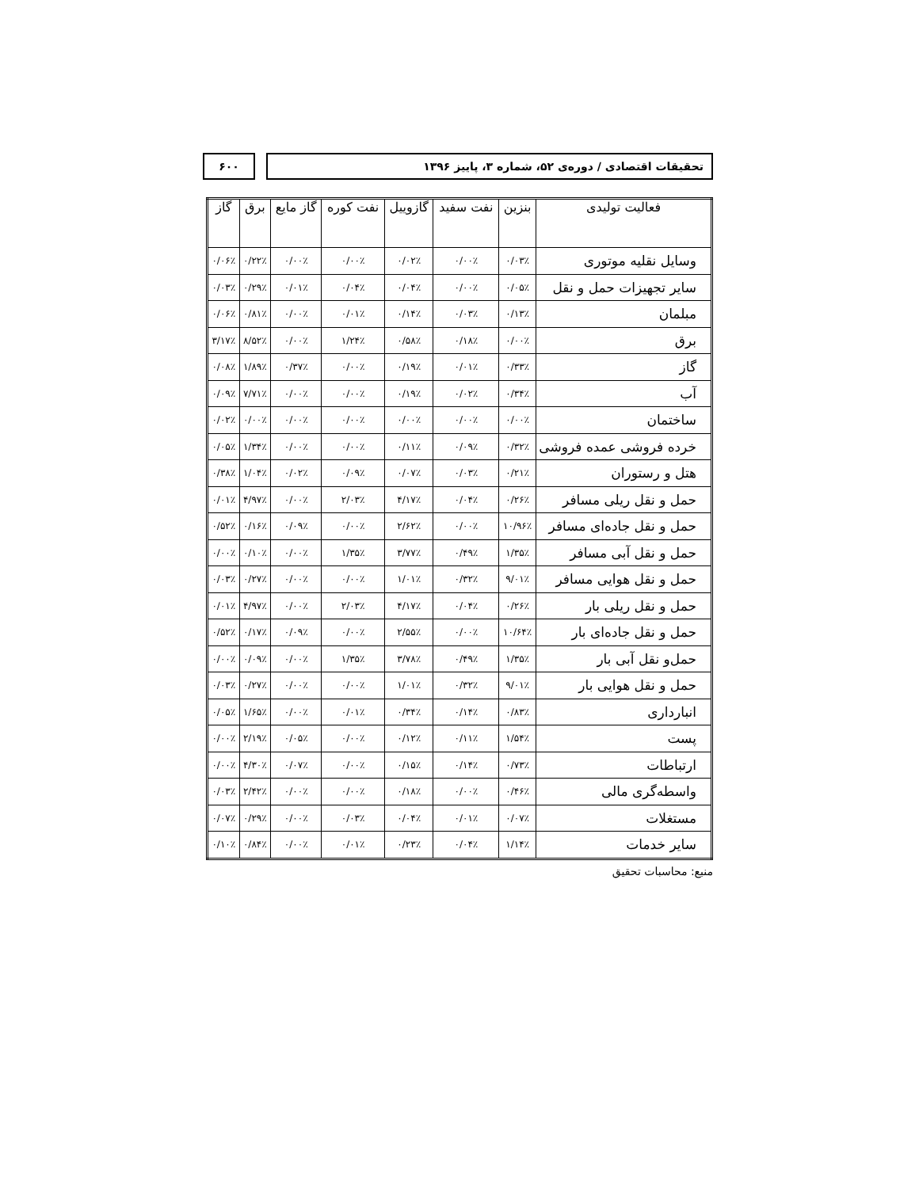تحقیقات اقتصادی / دوره‌ی ۵۲، شماره ۳، پاییز ۱۳۹۶
۶۰۰
| فعالیت تولیدی | بنزین | نفت سفید | گازوییل | نفت کوره | گاز مایع | برق | گاز |
| --- | --- | --- | --- | --- | --- | --- | --- |
| وسایل نقلیه موتوری | ۰/۰۳٪ | ۰/۰۰٪ | ۰/۰۲٪ | ۰/۰۰٪ | ۰/۰۰٪ | ۰/۲۲٪ | ۰/۰۶٪ |
| سایر تجهیزات حمل و نقل | ۰/۰۵٪ | ۰/۰۰٪ | ۰/۰۴٪ | ۰/۰۴٪ | ۰/۰۱٪ | ۰/۲۹٪ | ۰/۰۳٪ |
| مبلمان | ۰/۱۳٪ | ۰/۰۳٪ | ۰/۱۴٪ | ۰/۰۱٪ | ۰/۰۰٪ | ۰/۸۱٪ | ۰/۰۶٪ |
| برق | ۰/۰۰٪ | ۰/۱۸٪ | ۰/۵۸٪ | ۱/۲۴٪ | ۰/۰۰٪ | ۸/۵۲٪ | ۳/۱۷٪ |
| گاز | ۰/۳۳٪ | ۰/۰۱٪ | ۰/۱۹٪ | ۰/۰۰٪ | ۰/۳۷٪ | ۱/۸۹٪ | ۰/۰۸٪ |
| آب | ۰/۳۴٪ | ۰/۰۲٪ | ۰/۱۹٪ | ۰/۰۰٪ | ۰/۰۰٪ | ۷/۷۱٪ | ۰/۰۹٪ |
| ساختمان | ۰/۰۰٪ | ۰/۰۰٪ | ۰/۰۰٪ | ۰/۰۰٪ | ۰/۰۰٪ | ۰/۰۰٪ | ۰/۰۲٪ |
| خرده فروشی عمده فروشی | ۰/۳۲٪ | ۰/۰۹٪ | ۰/۱۱٪ | ۰/۰۰٪ | ۰/۰۰٪ | ۱/۳۴٪ | ۰/۰۵٪ |
| هتل و رستوران | ۰/۲۱٪ | ۰/۰۳٪ | ۰/۰۷٪ | ۰/۰۹٪ | ۰/۰۲٪ | ۱/۰۴٪ | ۰/۳۸٪ |
| حمل و نقل ریلی مسافر | ۰/۲۶٪ | ۰/۰۴٪ | ۴/۱۷٪ | ۲/۰۳٪ | ۰/۰۰٪ | ۴/۹۷٪ | ۰/۰۱٪ |
| حمل و نقل جاده‌ای مسافر | ۱۰/۹۶٪ | ۰/۰۰٪ | ۲/۶۲٪ | ۰/۰۰٪ | ۰/۰۹٪ | ۰/۱۶٪ | ۰/۵۲٪ |
| حمل و نقل آبی مسافر | ۱/۳۵٪ | ۰/۴۹٪ | ۳/۷۷٪ | ۱/۳۵٪ | ۰/۰۰٪ | ۰/۱۰٪ | ۰/۰۰٪ |
| حمل و نقل هوایی مسافر | ۹/۰۱٪ | ۰/۳۲٪ | ۱/۰۱٪ | ۰/۰۰٪ | ۰/۰۰٪ | ۰/۲۷٪ | ۰/۰۳٪ |
| حمل و نقل ریلی بار | ۰/۲۶٪ | ۰/۰۴٪ | ۴/۱۷٪ | ۲/۰۳٪ | ۰/۰۰٪ | ۴/۹۷٪ | ۰/۰۱٪ |
| حمل و نقل جاده‌ای بار | ۱۰/۶۴٪ | ۰/۰۰٪ | ۲/۵۵٪ | ۰/۰۰٪ | ۰/۰۹٪ | ۰/۱۷٪ | ۰/۵۲٪ |
| حمل‌و نقل آبی بار | ۱/۳۵٪ | ۰/۴۹٪ | ۳/۷۸٪ | ۱/۳۵٪ | ۰/۰۰٪ | ۰/۰۹٪ | ۰/۰۰٪ |
| حمل و نقل هوایی بار | ۹/۰۱٪ | ۰/۳۲٪ | ۱/۰۱٪ | ۰/۰۰٪ | ۰/۰۰٪ | ۰/۲۷٪ | ۰/۰۳٪ |
| انبارداری | ۰/۸۳٪ | ۰/۱۴٪ | ۰/۳۴٪ | ۰/۰۱٪ | ۰/۰۰٪ | ۱/۶۵٪ | ۰/۰۵٪ |
| پست | ۱/۵۴٪ | ۰/۱۱٪ | ۰/۱۲٪ | ۰/۰۰٪ | ۰/۰۵٪ | ۲/۱۹٪ | ۰/۰۰٪ |
| ارتباطات | ۰/۷۳٪ | ۰/۱۴٪ | ۰/۱۵٪ | ۰/۰۰٪ | ۰/۰۷٪ | ۴/۳۰٪ | ۰/۰۰٪ |
| واسطه‌گری مالی | ۰/۴۶٪ | ۰/۰۰٪ | ۰/۱۸٪ | ۰/۰۰٪ | ۰/۰۰٪ | ۲/۴۲٪ | ۰/۰۳٪ |
| مستغلات | ۰/۰۷٪ | ۰/۰۱٪ | ۰/۰۴٪ | ۰/۰۳٪ | ۰/۰۰٪ | ۰/۲۹٪ | ۰/۰۷٪ |
| سایر خدمات | ۱/۱۴٪ | ۰/۰۴٪ | ۰/۲۳٪ | ۰/۰۱٪ | ۰/۰۰٪ | ۰/۸۴٪ | ۰/۱۰٪ |
منبع: محاسبات تحقیق